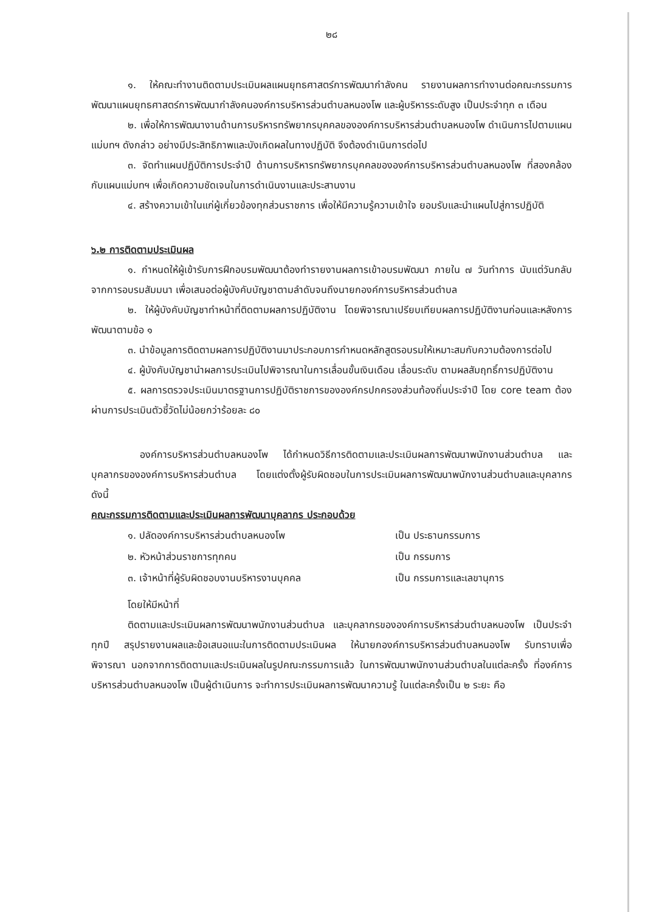๒๘
๑. ให้คณะทำงานติดตามประเมินผลแผนยุทธศาสตร์การพัฒนากำลังคน รายงานผลการทำงานต่อคณะกรรมการพัฒนาแผนยุทธศาสตร์การพัฒนากำลังคนองค์การบริหารส่วนตำบลหนองโพ และผู้บริหารระดับสูง เป็นประจำทุก ๓ เดือน
๒. เพื่อให้การพัฒนางานด้านการบริหารทรัพยากรบุคคลขององค์การบริหารส่วนตำบลหนองโพ ดำเนินการไปตามแผนแม่บทฯ ดังกล่าว อย่างมีประสิทธิภาพและบังเกิดผลในทางปฏิบัติ จึงต้องดำเนินการต่อไป
๓. จัดทำแผนปฏิบัติการประจำปี ด้านการบริหารทรัพยากรบุคคลขององค์การบริหารส่วนตำบลหนองโพ ที่สองคล้องกับแผนแม่บทฯ เพื่อเกิดความชัดเจนในการดำเนินงานและประสานงาน
๔. สร้างความเข้าในแก่ผู้เกี่ยวข้องทุกส่วนราชการ เพื่อให้มีความรู้ความเข้าใจ ยอมรับและนำแผนไปสู่การปฏิบัติ
๖.๒ การติดตามประเมินผล
๑. กำหนดให้ผู้เข้ารับการฝึกอบรมพัฒนาต้องทำรายงานผลการเข้าอบรมพัฒนา ภายใน ๗ วันทำการ นับแต่วันกลับจากการอบรมสัมมนา เพื่อเสนอต่อผู้บังคับบัญชาตามลำดับจนถึงนายกองค์การบริหารส่วนตำบล
๒. ให้ผู้บังคับบัญชาทำหน้าที่ติดตามผลการปฏิบัติงาน โดยพิจารณาเปรียบเทียบผลการปฏิบัติงานก่อนและหลังการพัฒนาตามข้อ ๑
๓. นำข้อมูลการติดตามผลการปฏิบัติงานมาประกอบการกำหนดหลักสูตรอบรมให้เหมาะสมกับความต้องการต่อไป
๔. ผู้บังคับบัญชานำผลการประเมินไปพิจารณาในการเลื่อนขั้นเงินเดือน เลื่อนระดับ ตามผลสัมฤทธิ์การปฏิบัติงาน
๕. ผลการตรวจประเมินมาตรฐานการปฏิบัติราชการขององค์กรปกครองส่วนท้องถิ่นประจำปี โดย core team ต้องผ่านการประเมินตัวชี้วัดไม่น้อยกว่าร้อยละ ๘๐
องค์การบริหารส่วนตำบลหนองโพ ได้กำหนดวิธีการติดตามและประเมินผลการพัฒนาพนักงานส่วนตำบล และบุคลากรขององค์การบริหารส่วนตำบล โดยแต่งตั้งผู้รับผิดชอบในการประเมินผลการพัฒนาพนักงานส่วนตำบลและบุคลากร ดังนี้
คณะกรรมการติดตามและประเมินผลการพัฒนาบุคลากร ประกอบด้วย
| ๑. ปลัดองค์การบริหารส่วนตำบลหนองโพ | เป็น ประธานกรรมการ |
| ๒. หัวหน้าส่วนราชการทุกคน | เป็น กรรมการ |
| ๓. เจ้าหน้าที่ผู้รับผิดชอบงานบริหารงานบุคคล | เป็น กรรมการและเลขานุการ |
โดยให้มีหน้าที่
ติดตามและประเมินผลการพัฒนาพนักงานส่วนตำบล และบุคลากรขององค์การบริหารส่วนตำบลหนองโพ เป็นประจำทุกปี สรุปรายงานผลและข้อเสนอแนะในการติดตามประเมินผล ให้นายกองค์การบริหารส่วนตำบลหนองโพ รับทราบเพื่อพิจารณา นอกจากการติดตามและประเมินผลในรูปคณะกรรมการแล้ว ในการพัฒนาพนักงานส่วนตำบลในแต่ละครั้ง ที่องค์การบริหารส่วนตำบลหนองโพ เป็นผู้ดำเนินการ จะทำการประเมินผลการพัฒนาความรู้ ในแต่ละครั้งเป็น ๒ ระยะ คือ